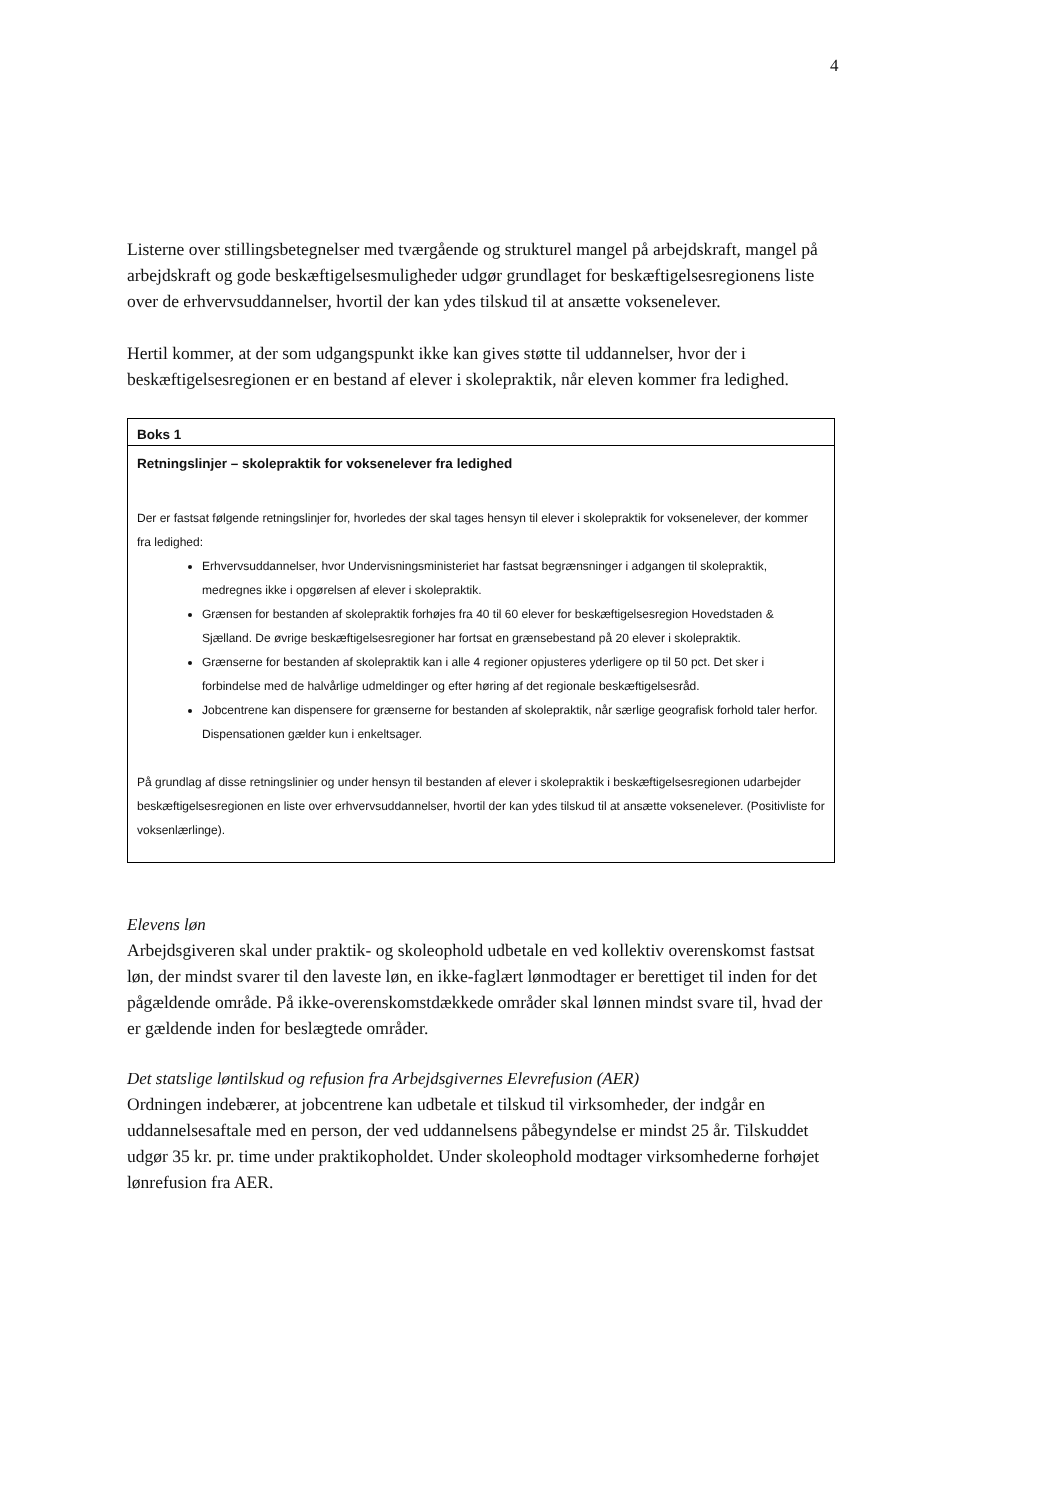4
Listerne over stillingsbetegnelser med tværgående og strukturel mangel på arbejdskraft, mangel på arbejdskraft og gode beskæftigelsesmuligheder udgør grundlaget for beskæftigelsesregionens liste over de erhvervsuddannelser, hvortil der kan ydes tilskud til at ansætte voksenelever.
Hertil kommer, at der som udgangspunkt ikke kan gives støtte til uddannelser, hvor der i beskæftigelsesregionen er en bestand af elever i skolepraktik, når eleven kommer fra ledighed.
Boks 1
Retningslinjer – skolepraktik for voksenelever fra ledighed
Der er fastsat følgende retningslinjer for, hvorledes der skal tages hensyn til elever i skolepraktik for voksenelever, der kommer fra ledighed:
Erhvervsuddannelser, hvor Undervisningsministeriet har fastsat begrænsninger i adgangen til skolepraktik, medregnes ikke i opgørelsen af elever i skolepraktik.
Grænsen for bestanden af skolepraktik forhøjes fra 40 til 60 elever for beskæftigelsesregion Hovedstaden & Sjælland. De øvrige beskæftigelsesregioner har fortsat en grænsebestand på 20 elever i skolepraktik.
Grænserne for bestanden af skolepraktik kan i alle 4 regioner opjusteres yderligere op til 50 pct. Det sker i forbindelse med de halvårlige udmeldinger og efter høring af det regionale beskæftigelsesråd.
Jobcentrene kan dispensere for grænserne for bestanden af skolepraktik, når særlige geografisk forhold taler herfor. Dispensationen gælder kun i enkeltsager.
På grundlag af disse retningslinier og under hensyn til bestanden af elever i skolepraktik i beskæftigelsesregionen udarbejder beskæftigelsesregionen en liste over erhvervsuddannelser, hvortil der kan ydes tilskud til at ansætte voksenelever. (Positivliste for voksenlærlinge).
Elevens løn
Arbejdsgiveren skal under praktik- og skoleophold udbetale en ved kollektiv overenskomst fastsat løn, der mindst svarer til den laveste løn, en ikke-faglært lønmodtager er berettiget til inden for det pågældende område. På ikke-overenskomstdækkede områder skal lønnen mindst svare til, hvad der er gældende inden for beslægtede områder.
Det statslige løntilskud og refusion fra Arbejdsgivernes Elevrefusion (AER)
Ordningen indebærer, at jobcentrene kan udbetale et tilskud til virksomheder, der indgår en uddannelsesaftale med en person, der ved uddannelsens påbegyndelse er mindst 25 år. Tilskuddet udgør 35 kr. pr. time under praktikopholdet. Under skoleophold modtager virksomhederne forhøjet lønrefusion fra AER.